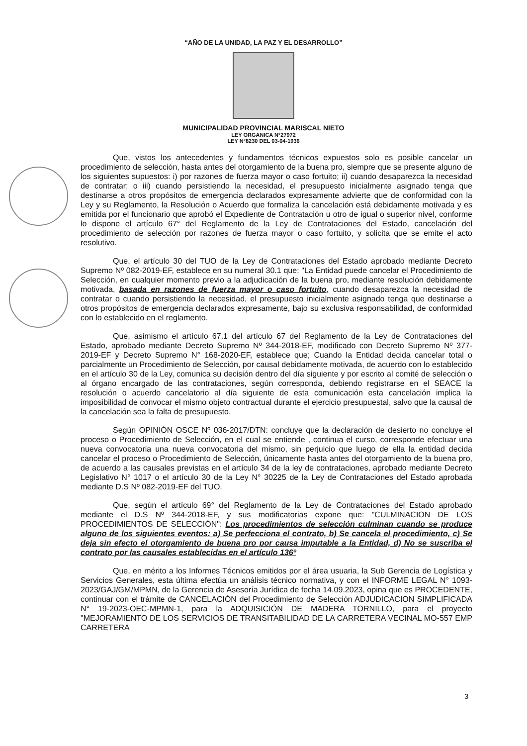“AÑO DE LA UNIDAD, LA PAZ Y EL DESARROLLO”
MUNICIPALIDAD PROVINCIAL MARISCAL NIETO
LEY ORGANICA N°27972
LEY N°8230 DEL 03-04-1936
Que, vistos los antecedentes y fundamentos técnicos expuestos solo es posible cancelar un procedimiento de selección, hasta antes del otorgamiento de la buena pro, siempre que se presente alguno de los siguientes supuestos: i) por razones de fuerza mayor o caso fortuito; ii) cuando desaparezca la necesidad de contratar; o iii) cuando persistiendo la necesidad, el presupuesto inicialmente asignado tenga que destinarse a otros propósitos de emergencia declarados expresamente advierte que de conformidad con la Ley y su Reglamento, la Resolución o Acuerdo que formaliza la cancelación está debidamente motivada y es emitida por el funcionario que aprobó el Expediente de Contratación u otro de igual o superior nivel, conforme lo dispone el artículo 67° del Reglamento de la Ley de Contrataciones del Estado, cancelación del procedimiento de selección por razones de fuerza mayor o caso fortuito, y solicita que se emite el acto resolutivo.
Que, el artículo 30 del TUO de la Ley de Contrataciones del Estado aprobado mediante Decreto Supremo Nº 082-2019-EF, establece en su numeral 30.1 que: "La Entidad puede cancelar el Procedimiento de Selección, en cualquier momento previo a la adjudicación de la buena pro, mediante resolución debidamente motivada, basada en razones de fuerza mayor o caso fortuito, cuando desaparezca la necesidad de contratar o cuando persistiendo la necesidad, el presupuesto inicialmente asignado tenga que destinarse a otros propósitos de emergencia declarados expresamente, bajo su exclusiva responsabilidad, de conformidad con lo establecido en el reglamento.
Que, asimismo el artículo 67.1 del artículo 67 del Reglamento de la Ley de Contrataciones del Estado, aprobado mediante Decreto Supremo Nº 344-2018-EF, modificado con Decreto Supremo Nº 377-2019-EF y Decreto Supremo N° 168-2020-EF, establece que; Cuando la Entidad decida cancelar total o parcialmente un Procedimiento de Selección, por causal debidamente motivada, de acuerdo con lo establecido en el artículo 30 de la Ley, comunica su decisión dentro del día siguiente y por escrito al comité de selección o al órgano encargado de las contrataciones, según corresponda, debiendo registrarse en el SEACE la resolución o acuerdo cancelatorio al día siguiente de esta comunicación esta cancelación implica la imposibilidad de convocar el mismo objeto contractual durante el ejercicio presupuestal, salvo que la causal de la cancelación sea la falta de presupuesto.
Según OPINIÓN OSCE Nº 036-2017/DTN: concluye que la declaración de desierto no concluye el proceso o Procedimiento de Selección, en el cual se entiende , continua el curso, corresponde efectuar una nueva convocatoria una nueva convocatoria del mismo, sin perjuicio que luego de ella la entidad decida cancelar el proceso o Procedimiento de Selección, únicamente hasta antes del otorgamiento de la buena pro, de acuerdo a las causales previstas en el artículo 34 de la ley de contrataciones, aprobado mediante Decreto Legislativo N° 1017 o el artículo 30 de la Ley N° 30225 de la Ley de Contrataciones del Estado aprobada mediante D.S Nº 082-2019-EF del TUO.
Que, según el artículo 69° del Reglamento de la Ley de Contrataciones del Estado aprobado mediante el D.S Nº 344-2018-EF, y sus modificatorias expone que: "CULMINACION DE LOS PROCEDIMIENTOS DE SELECCIÓN": Los procedimientos de selección culminan cuando se produce alguno de los siguientes eventos: a) Se perfecciona el contrato, b) Se cancela el procedimiento, c) Se deja sin efecto el otorgamiento de buena pro por causa imputable a la Entidad, d) No se suscriba el contrato por las causales establecidas en el artículo 136º
Que, en mérito a los Informes Técnicos emitidos por el área usuaria, la Sub Gerencia de Logística y Servicios Generales, esta última efectúa un análisis técnico normativa, y con el INFORME LEGAL N° 1093-2023/GAJ/GM/MPMN, de la Gerencia de Asesoría Jurídica de fecha 14.09.2023, opina que es PROCEDENTE, continuar con el trámite de CANCELACIÓN del Procedimiento de Selección ADJUDICACION SIMPLIFICADA N° 19-2023-OEC-MPMN-1, para la ADQUISICIÓN DE MADERA TORNILLO, para el proyecto "MEJORAMIENTO DE LOS SERVICIOS DE TRANSITABILIDAD DE LA CARRETERA VECINAL MO-557 EMP CARRETERA
3